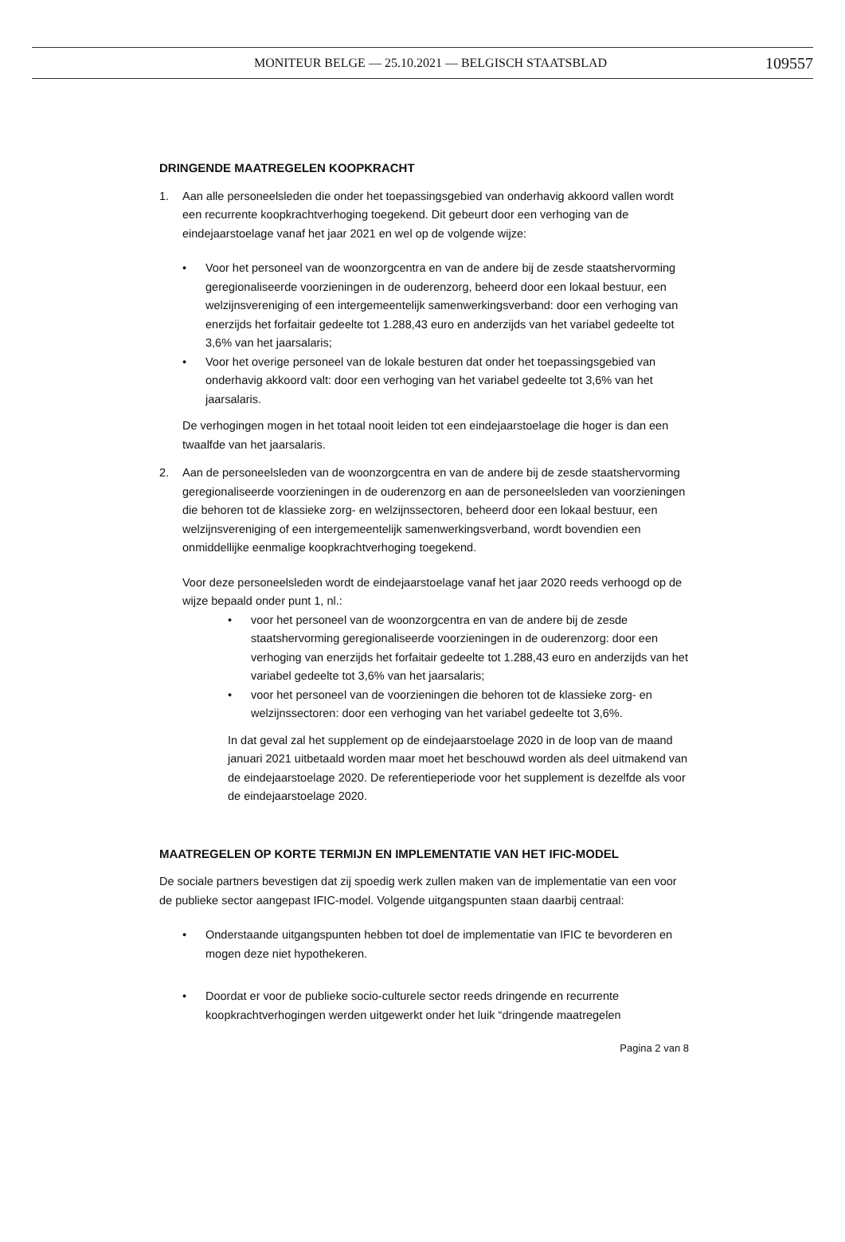MONITEUR BELGE — 25.10.2021 — BELGISCH STAATSBLAD
109557
DRINGENDE MAATREGELEN KOOPKRACHT
1. Aan alle personeelsleden die onder het toepassingsgebied van onderhavig akkoord vallen wordt een recurrente koopkrachtverhoging toegekend. Dit gebeurt door een verhoging van de eindejaarstoelage vanaf het jaar 2021 en wel op de volgende wijze:
• Voor het personeel van de woonzorgcentra en van de andere bij de zesde staatshervorming geregionaliseerde voorzieningen in de ouderenzorg, beheerd door een lokaal bestuur, een welzijnsvereniging of een intergemeentelijk samenwerkingsverband: door een verhoging van enerzijds het forfaitair gedeelte tot 1.288,43 euro en anderzijds van het variabel gedeelte tot 3,6% van het jaarsalaris;
• Voor het overige personeel van de lokale besturen dat onder het toepassingsgebied van onderhavig akkoord valt: door een verhoging van het variabel gedeelte tot 3,6% van het jaarsalaris.
De verhogingen mogen in het totaal nooit leiden tot een eindejaarstoelage die hoger is dan een twaalfde van het jaarsalaris.
2. Aan de personeelsleden van de woonzorgcentra en van de andere bij de zesde staatshervorming geregionaliseerde voorzieningen in de ouderenzorg en aan de personeelsleden van voorzieningen die behoren tot de klassieke zorg- en welzijnssectoren, beheerd door een lokaal bestuur, een welzijnsvereniging of een intergemeentelijk samenwerkingsverband, wordt bovendien een onmiddellijke eenmalige koopkrachtverhoging toegekend.
Voor deze personeelsleden wordt de eindejaarstoelage vanaf het jaar 2020 reeds verhoogd op de wijze bepaald onder punt 1, nl.:
• voor het personeel van de woonzorgcentra en van de andere bij de zesde staatshervorming geregionaliseerde voorzieningen in de ouderenzorg: door een verhoging van enerzijds het forfaitair gedeelte tot 1.288,43 euro en anderzijds van het variabel gedeelte tot 3,6% van het jaarsalaris;
• voor het personeel van de voorzieningen die behoren tot de klassieke zorg- en welzijnssectoren: door een verhoging van het variabel gedeelte tot 3,6%.
In dat geval zal het supplement op de eindejaarstoelage 2020 in de loop van de maand januari 2021 uitbetaald worden maar moet het beschouwd worden als deel uitmakend van de eindejaarstoelage 2020. De referentieperiode voor het supplement is dezelfde als voor de eindejaarstoelage 2020.
MAATREGELEN OP KORTE TERMIJN EN IMPLEMENTATIE VAN HET IFIC-MODEL
De sociale partners bevestigen dat zij spoedig werk zullen maken van de implementatie van een voor de publieke sector aangepast IFIC-model. Volgende uitgangspunten staan daarbij centraal:
• Onderstaande uitgangspunten hebben tot doel de implementatie van IFIC te bevorderen en mogen deze niet hypothekeren.
• Doordat er voor de publieke socio-culturele sector reeds dringende en recurrente koopkrachtverhogingen werden uitgewerkt onder het luik “dringende maatregelen
Pagina 2 van 8